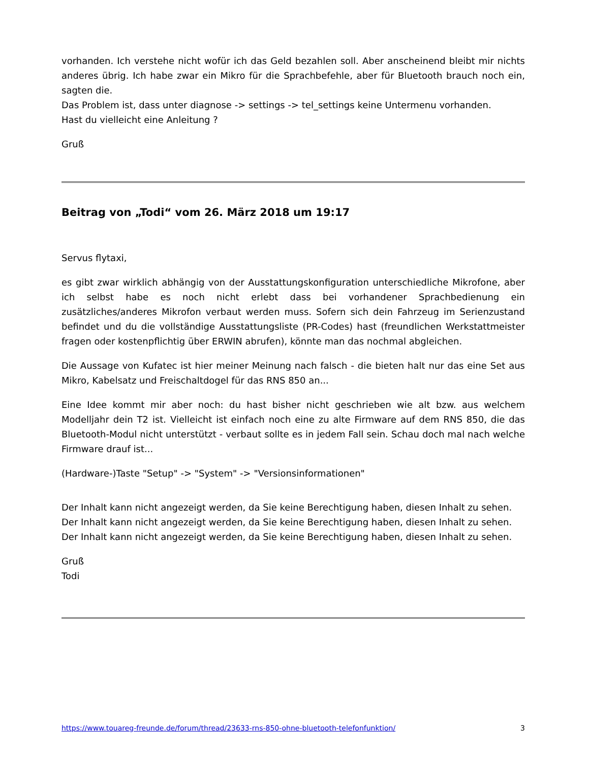vorhanden. Ich verstehe nicht wofür ich das Geld bezahlen soll. Aber anscheinend bleibt mir nichts anderes übrig. Ich habe zwar ein Mikro für die Sprachbefehle, aber für Bluetooth brauch noch ein, sagten die.
Das Problem ist, dass unter diagnose -> settings -> tel_settings keine Untermenu vorhanden.
Hast du vielleicht eine Anleitung ?
Gruß
Beitrag von „Todi“ vom 26. März 2018 um 19:17
Servus flytaxi,
es gibt zwar wirklich abhängig von der Ausstattungskonfiguration unterschiedliche Mikrofone, aber ich selbst habe es noch nicht erlebt dass bei vorhandener Sprachbedienung ein zusätzliches/anderes Mikrofon verbaut werden muss. Sofern sich dein Fahrzeug im Serienzustand befindet und du die vollständige Ausstattungsliste (PR-Codes) hast (freundlichen Werkstattmeister fragen oder kostenpflichtig über ERWIN abrufen), könnte man das nochmal abgleichen.
Die Aussage von Kufatec ist hier meiner Meinung nach falsch - die bieten halt nur das eine Set aus Mikro, Kabelsatz und Freischaltdogel für das RNS 850 an...
Eine Idee kommt mir aber noch: du hast bisher nicht geschrieben wie alt bzw. aus welchem Modelljahr dein T2 ist. Vielleicht ist einfach noch eine zu alte Firmware auf dem RNS 850, die das Bluetooth-Modul nicht unterstützt - verbaut sollte es in jedem Fall sein. Schau doch mal nach welche Firmware drauf ist...
(Hardware-)Taste "Setup" -> "System" -> "Versionsinformationen"
Der Inhalt kann nicht angezeigt werden, da Sie keine Berechtigung haben, diesen Inhalt zu sehen.
Der Inhalt kann nicht angezeigt werden, da Sie keine Berechtigung haben, diesen Inhalt zu sehen.
Der Inhalt kann nicht angezeigt werden, da Sie keine Berechtigung haben, diesen Inhalt zu sehen.
Gruß
Todi
https://www.touareg-freunde.de/forum/thread/23633-rns-850-ohne-bluetooth-telefonfunktion/ 3